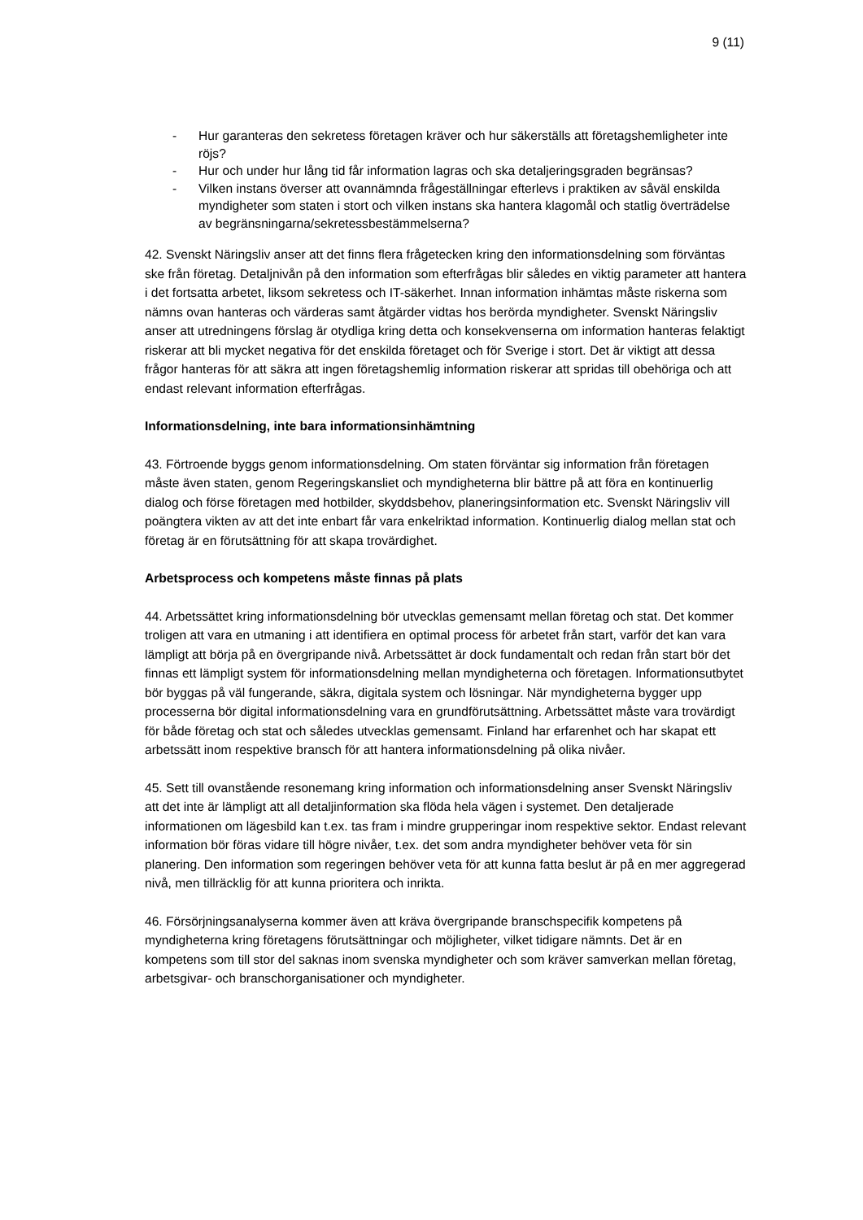9 (11)
- Hur garanteras den sekretess företagen kräver och hur säkerställs att företagshemligheter inte röjs?
- Hur och under hur lång tid får information lagras och ska detaljeringsgraden begränsas?
- Vilken instans överser att ovannämnda frågeställningar efterlevs i praktiken av såväl enskilda myndigheter som staten i stort och vilken instans ska hantera klagomål och statlig överträdelse av begränsningarna/sekretessbestämmelserna?
42. Svenskt Näringsliv anser att det finns flera frågetecken kring den informationsdelning som förväntas ske från företag. Detaljnivån på den information som efterfrågas blir således en viktig parameter att hantera i det fortsatta arbetet, liksom sekretess och IT-säkerhet. Innan information inhämtas måste riskerna som nämns ovan hanteras och värderas samt åtgärder vidtas hos berörda myndigheter. Svenskt Näringsliv anser att utredningens förslag är otydliga kring detta och konsekvenserna om information hanteras felaktigt riskerar att bli mycket negativa för det enskilda företaget och för Sverige i stort. Det är viktigt att dessa frågor hanteras för att säkra att ingen företagshemlig information riskerar att spridas till obehöriga och att endast relevant information efterfrågas.
Informationsdelning, inte bara informationsinhämtning
43. Förtroende byggs genom informationsdelning. Om staten förväntar sig information från företagen måste även staten, genom Regeringskansliet och myndigheterna blir bättre på att föra en kontinuerlig dialog och förse företagen med hotbilder, skyddsbehov, planeringsinformation etc. Svenskt Näringsliv vill poängtera vikten av att det inte enbart får vara enkelriktad information. Kontinuerlig dialog mellan stat och företag är en förutsättning för att skapa trovärdighet.
Arbetsprocess och kompetens måste finnas på plats
44. Arbetssättet kring informationsdelning bör utvecklas gemensamt mellan företag och stat. Det kommer troligen att vara en utmaning i att identifiera en optimal process för arbetet från start, varför det kan vara lämpligt att börja på en övergripande nivå. Arbetssättet är dock fundamentalt och redan från start bör det finnas ett lämpligt system för informationsdelning mellan myndigheterna och företagen. Informationsutbytet bör byggas på väl fungerande, säkra, digitala system och lösningar. När myndigheterna bygger upp processerna bör digital informationsdelning vara en grundförutsättning. Arbetssättet måste vara trovärdigt för både företag och stat och således utvecklas gemensamt. Finland har erfarenhet och har skapat ett arbetssätt inom respektive bransch för att hantera informationsdelning på olika nivåer.
45. Sett till ovanstående resonemang kring information och informationsdelning anser Svenskt Näringsliv att det inte är lämpligt att all detaljinformation ska flöda hela vägen i systemet. Den detaljerade informationen om lägesbild kan t.ex. tas fram i mindre grupperingar inom respektive sektor. Endast relevant information bör föras vidare till högre nivåer, t.ex. det som andra myndigheter behöver veta för sin planering. Den information som regeringen behöver veta för att kunna fatta beslut är på en mer aggregerad nivå, men tillräcklig för att kunna prioritera och inrikta.
46. Försörjningsanalyserna kommer även att kräva övergripande branschspecifik kompetens på myndigheterna kring företagens förutsättningar och möjligheter, vilket tidigare nämnts. Det är en kompetens som till stor del saknas inom svenska myndigheter och som kräver samverkan mellan företag, arbetsgivar- och branschorganisationer och myndigheter.